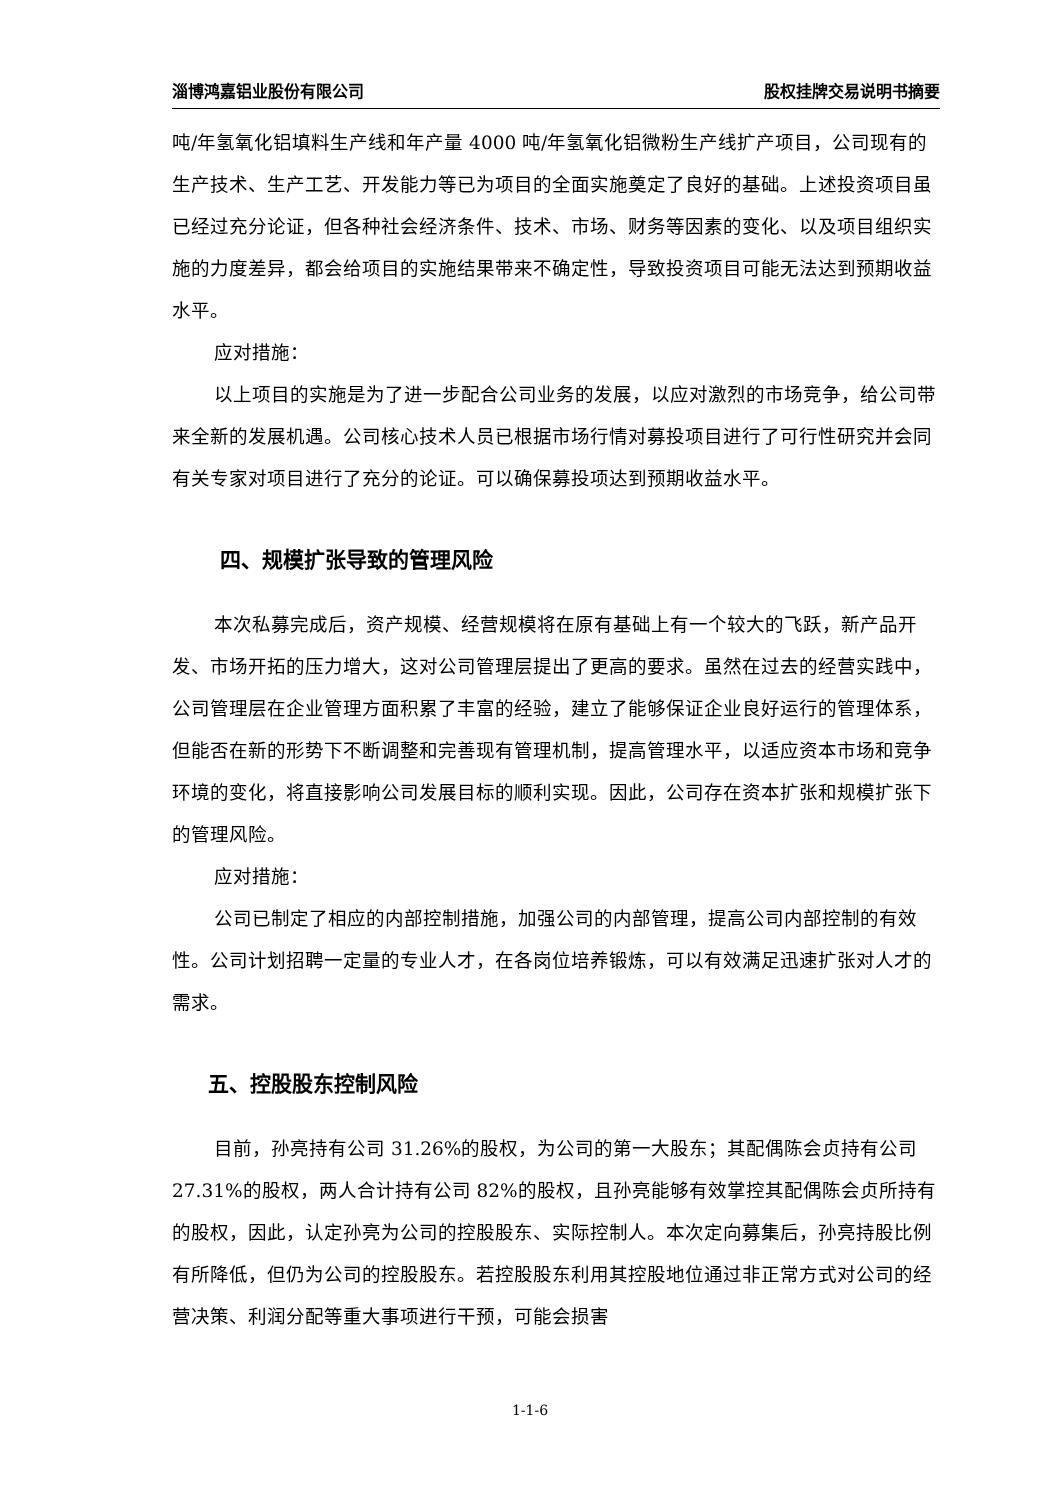淄博鸿嘉铝业股份有限公司 股权挂牌交易说明书摘要
吨/年氢氧化铝填料生产线和年产量 4000 吨/年氢氧化铝微粉生产线扩产项目，公司现有的生产技术、生产工艺、开发能力等已为项目的全面实施奠定了良好的基础。上述投资项目虽已经过充分论证，但各种社会经济条件、技术、市场、财务等因素的变化、以及项目组织实施的力度差异，都会给项目的实施结果带来不确定性，导致投资项目可能无法达到预期收益水平。
应对措施：
以上项目的实施是为了进一步配合公司业务的发展，以应对激烈的市场竞争，给公司带来全新的发展机遇。公司核心技术人员已根据市场行情对募投项目进行了可行性研究并会同有关专家对项目进行了充分的论证。可以确保募投项达到预期收益水平。
四、规模扩张导致的管理风险
本次私募完成后，资产规模、经营规模将在原有基础上有一个较大的飞跃，新产品开发、市场开拓的压力增大，这对公司管理层提出了更高的要求。虽然在过去的经营实践中，公司管理层在企业管理方面积累了丰富的经验，建立了能够保证企业良好运行的管理体系，但能否在新的形势下不断调整和完善现有管理机制，提高管理水平，以适应资本市场和竞争环境的变化，将直接影响公司发展目标的顺利实现。因此，公司存在资本扩张和规模扩张下的管理风险。
应对措施：
公司已制定了相应的内部控制措施，加强公司的内部管理，提高公司内部控制的有效性。公司计划招聘一定量的专业人才，在各岗位培养锻炼，可以有效满足迅速扩张对人才的需求。
五、控股股东控制风险
目前，孙亮持有公司 31.26%的股权，为公司的第一大股东；其配偶陈会贞持有公司 27.31%的股权，两人合计持有公司 82%的股权，且孙亮能够有效掌控其配偶陈会贞所持有的股权，因此，认定孙亮为公司的控股股东、实际控制人。本次定向募集后，孙亮持股比例有所降低，但仍为公司的控股股东。若控股股东利用其控股地位通过非正常方式对公司的经营决策、利润分配等重大事项进行干预，可能会损害
1-1-6